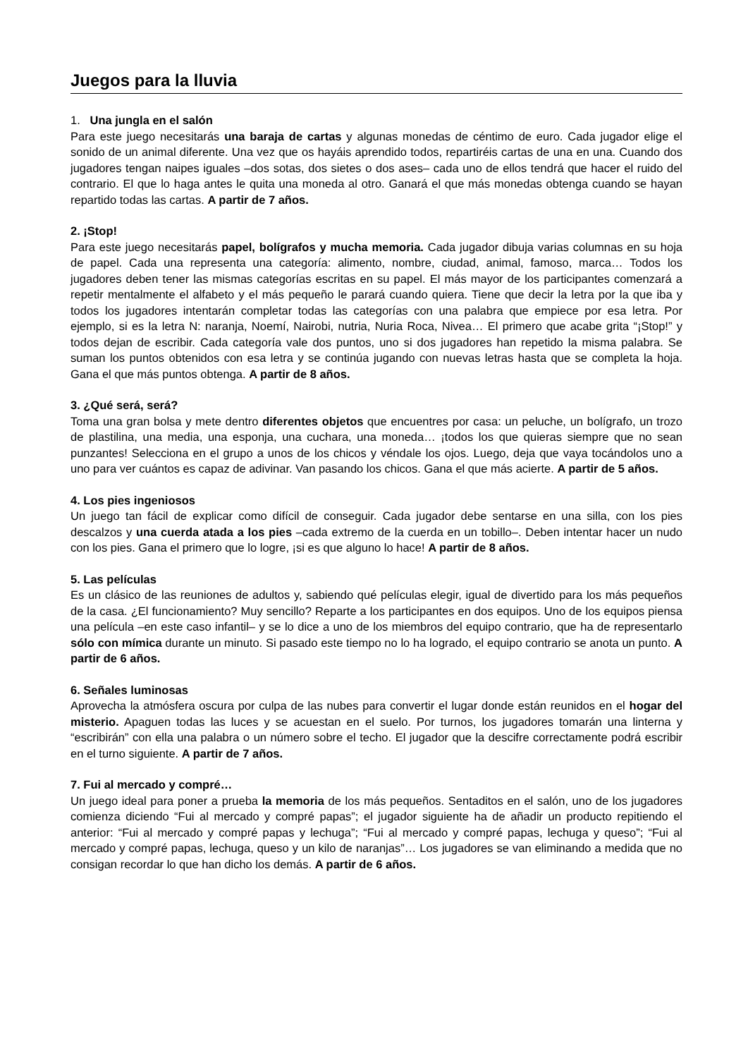Juegos para la lluvia
1. Una jungla en el salón
Para este juego necesitarás una baraja de cartas y algunas monedas de céntimo de euro. Cada jugador elige el sonido de un animal diferente. Una vez que os hayáis aprendido todos, repartiréis cartas de una en una. Cuando dos jugadores tengan naipes iguales –dos sotas, dos sietes o dos ases– cada uno de ellos tendrá que hacer el ruido del contrario. El que lo haga antes le quita una moneda al otro. Ganará el que más monedas obtenga cuando se hayan repartido todas las cartas. A partir de 7 años.
2. ¡Stop!
Para este juego necesitarás papel, bolígrafos y mucha memoria. Cada jugador dibuja varias columnas en su hoja de papel. Cada una representa una categoría: alimento, nombre, ciudad, animal, famoso, marca… Todos los jugadores deben tener las mismas categorías escritas en su papel. El más mayor de los participantes comenzará a repetir mentalmente el alfabeto y el más pequeño le parará cuando quiera. Tiene que decir la letra por la que iba y todos los jugadores intentarán completar todas las categorías con una palabra que empiece por esa letra. Por ejemplo, si es la letra N: naranja, Noemí, Nairobi, nutria, Nuria Roca, Nivea… El primero que acabe grita “¡Stop!” y todos dejan de escribir. Cada categoría vale dos puntos, uno si dos jugadores han repetido la misma palabra. Se suman los puntos obtenidos con esa letra y se continúa jugando con nuevas letras hasta que se completa la hoja. Gana el que más puntos obtenga. A partir de 8 años.
3. ¿Qué será, será?
Toma una gran bolsa y mete dentro diferentes objetos que encuentres por casa: un peluche, un bolígrafo, un trozo de plastilina, una media, una esponja, una cuchara, una moneda… ¡todos los que quieras siempre que no sean punzantes! Selecciona en el grupo a unos de los chicos y véndale los ojos. Luego, deja que vaya tocándolos uno a uno para ver cuántos es capaz de adivinar. Van pasando los chicos. Gana el que más acierte. A partir de 5 años.
4. Los pies ingeniosos
Un juego tan fácil de explicar como difícil de conseguir. Cada jugador debe sentarse en una silla, con los pies descalzos y una cuerda atada a los pies –cada extremo de la cuerda en un tobillo–. Deben intentar hacer un nudo con los pies. Gana el primero que lo logre, ¡si es que alguno lo hace! A partir de 8 años.
5. Las películas
Es un clásico de las reuniones de adultos y, sabiendo qué películas elegir, igual de divertido para los más pequeños de la casa. ¿El funcionamiento? Muy sencillo? Reparte a los participantes en dos equipos. Uno de los equipos piensa una película –en este caso infantil– y se lo dice a uno de los miembros del equipo contrario, que ha de representarlo sólo con mímica durante un minuto. Si pasado este tiempo no lo ha logrado, el equipo contrario se anota un punto. A partir de 6 años.
6. Señales luminosas
Aprovecha la atmósfera oscura por culpa de las nubes para convertir el lugar donde están reunidos en el hogar del misterio. Apaguen todas las luces y se acuestan en el suelo. Por turnos, los jugadores tomarán una linterna y “escribirán” con ella una palabra o un número sobre el techo. El jugador que la descifre correctamente podrá escribir en el turno siguiente. A partir de 7 años.
7. Fui al mercado y compré…
Un juego ideal para poner a prueba la memoria de los más pequeños. Sentaditos en el salón, uno de los jugadores comienza diciendo “Fui al mercado y compré papas”; el jugador siguiente ha de añadir un producto repitiendo el anterior: “Fui al mercado y compré papas y lechuga”; “Fui al mercado y compré papas, lechuga y queso”; “Fui al mercado y compré papas, lechuga, queso y un kilo de naranjas”… Los jugadores se van eliminando a medida que no consigan recordar lo que han dicho los demás. A partir de 6 años.